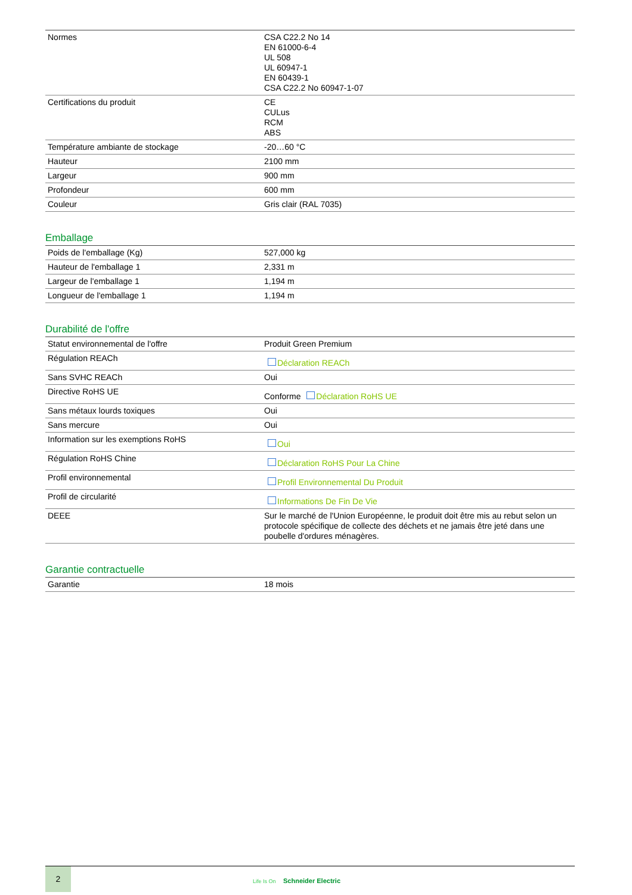| Normes | CSA C22.2 No 14 EN 61000-6-4 UL 508 UL 60947-1 EN 60439-1 CSA C22.2 No 60947-1-07 |
| Certifications du produit | CE CULus RCM ABS |
| Température ambiante de stockage | -20…60 °C |
| Hauteur | 2100 mm |
| Largeur | 900 mm |
| Profondeur | 600 mm |
| Couleur | Gris clair (RAL 7035) |
Emballage
| Poids de l'emballage (Kg) | 527,000 kg |
| Hauteur de l'emballage 1 | 2,331 m |
| Largeur de l'emballage 1 | 1,194 m |
| Longueur de l'emballage 1 | 1,194 m |
Durabilité de l'offre
| Statut environnemental de l'offre | Produit Green Premium |
| Régulation REACh | Déclaration REACh |
| Sans SVHC REACh | Oui |
| Directive RoHS UE | Conforme Déclaration RoHS UE |
| Sans métaux lourds toxiques | Oui |
| Sans mercure | Oui |
| Information sur les exemptions RoHS | Oui |
| Régulation RoHS Chine | Déclaration RoHS Pour La Chine |
| Profil environnemental | Profil Environnemental Du Produit |
| Profil de circularité | Informations De Fin De Vie |
| DEEE | Sur le marché de l'Union Européenne, le produit doit être mis au rebut selon un protocole spécifique de collecte des déchets et ne jamais être jeté dans une poubelle d'ordures ménagères. |
Garantie contractuelle
| Garantie | 18 mois |
2
Life Is On Schneider Electric